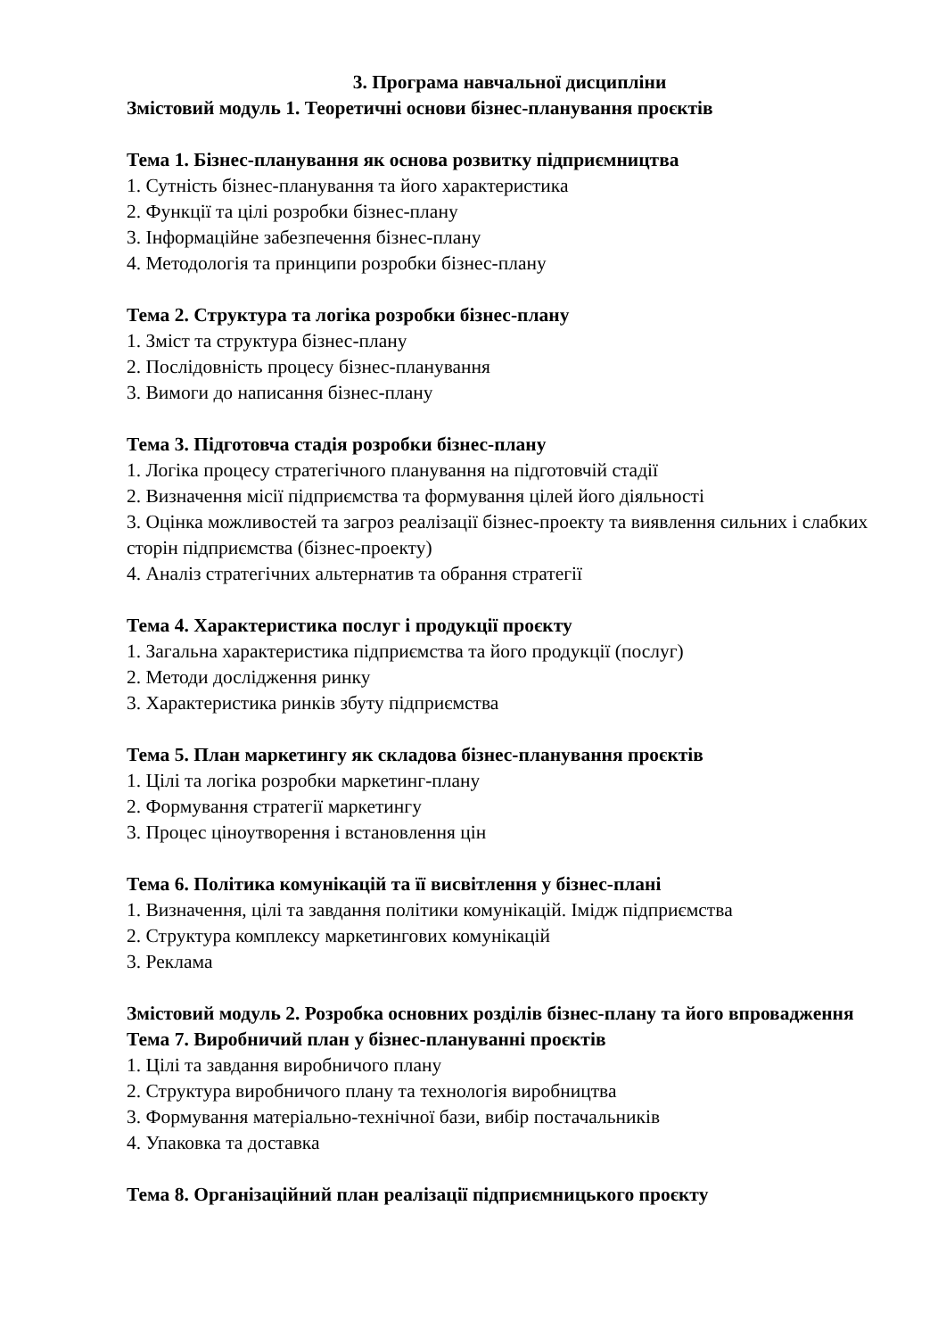3. Програма навчальної дисципліни
Змістовий модуль 1. Теоретичні основи бізнес-планування проєктів
Тема 1. Бізнес-планування як основа розвитку підприємництва
1. Сутність бізнес-планування та його характеристика
2. Функції та цілі розробки бізнес-плану
3. Інформаційне забезпечення бізнес-плану
4. Методологія та принципи розробки бізнес-плану
Тема 2. Структура та логіка розробки бізнес-плану
1. Зміст та структура бізнес-плану
2. Послідовність процесу бізнес-планування
3. Вимоги до написання бізнес-плану
Тема 3. Підготовча стадія розробки бізнес-плану
1. Логіка процесу стратегічного планування на підготовчій стадії
2. Визначення місії підприємства та формування цілей його діяльності
3. Оцінка можливостей та загроз реалізації бізнес-проекту та виявлення сильних і слабких сторін підприємства (бізнес-проекту)
4. Аналіз стратегічних альтернатив та обрання стратегії
Тема 4. Характеристика послуг і продукції проєкту
1. Загальна характеристика підприємства та його продукції (послуг)
2. Методи дослідження ринку
3. Характеристика ринків збуту підприємства
Тема 5. План маркетингу як складова бізнес-планування проєктів
1. Цілі та логіка розробки маркетинг-плану
2. Формування стратегії маркетингу
3. Процес ціноутворення і встановлення цін
Тема 6. Політика комунікацій та її висвітлення у бізнес-плані
1. Визначення, цілі та завдання політики комунікацій. Імідж підприємства
2. Структура комплексу маркетингових комунікацій
3. Реклама
Змістовий модуль 2. Розробка основних розділів бізнес-плану та його впровадження
Тема 7. Виробничий план у бізнес-плануванні проєктів
1. Цілі та завдання виробничого плану
2. Структура виробничого плану та технологія виробництва
3. Формування матеріально-технічної бази, вибір постачальників
4. Упаковка та доставка
Тема 8. Організаційний план реалізації підприємницького проєкту